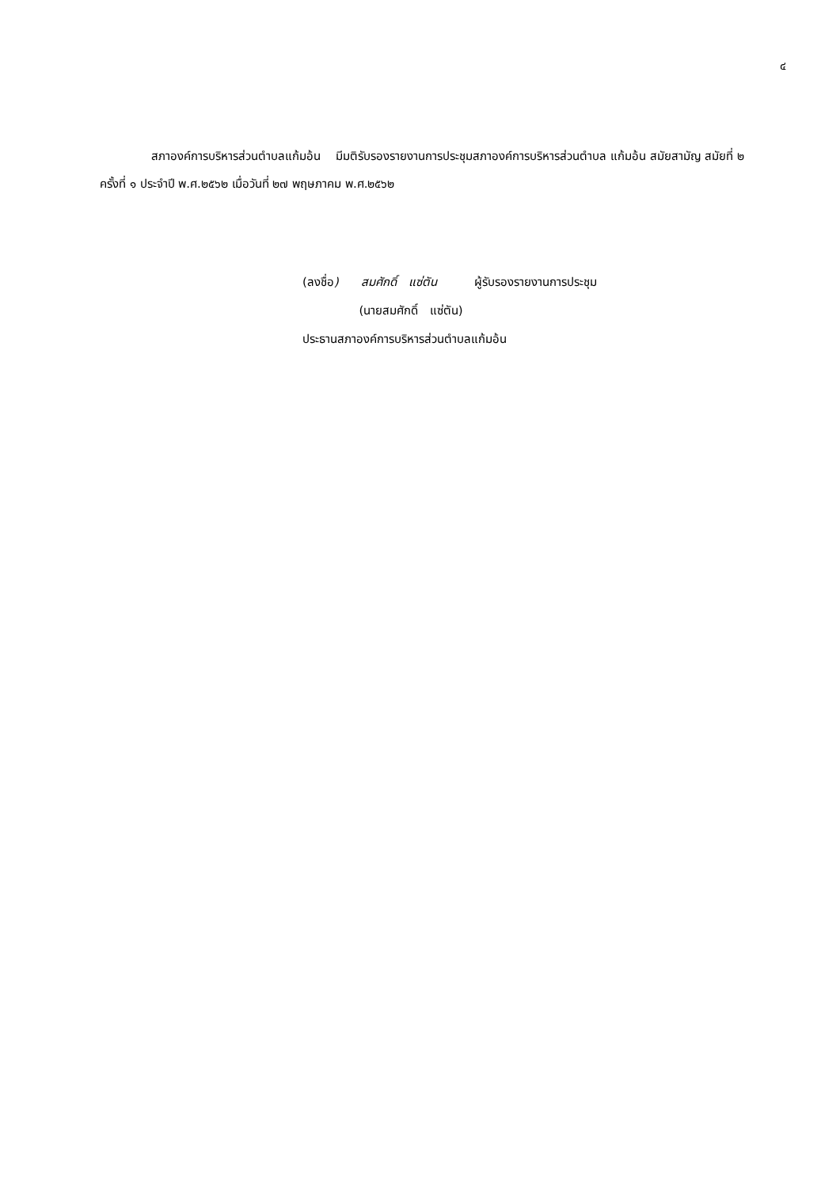๔
สภาองค์การบริหารส่วนตำบลแก้มอ้น มีมติรับรองรายงานการประชุมสภาองค์การบริหารส่วนตำบล แก้มอ้น สมัยสามัญ สมัยที่ ๒ ครั้งที่ ๑ ประจำปี พ.ศ.๒๕๖๒ เมื่อวันที่ ๒๗ พฤษภาคม พ.ศ.๒๕๖๒
(ลงชื่อ) สมศักดิ์ แซ่ตัน ผู้รับรองรายงานการประชุม
(นายสมศักดิ์ แซ่ตัน)
ประธานสภาองค์การบริหารส่วนตำบลแก้มอ้น